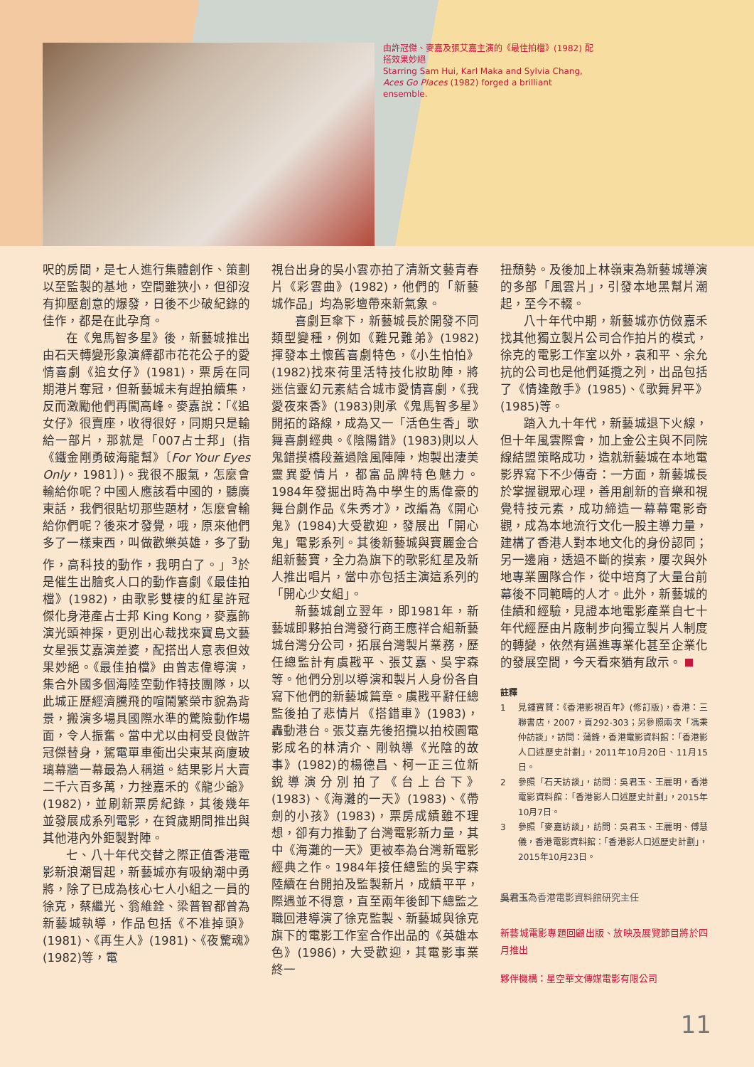由許冠傑、麥嘉及張艾嘉主演的《最佳拍檔》(1982) 配搭效果妙絕
Starring Sam Hui, Karl Maka and Sylvia Chang, Aces Go Places (1982) forged a brilliant ensemble.
呎的房間，是七人進行集體創作、策劃以至監製的基地，空間雖狹小，但卻沒有抑壓創意的爆發，日後不少破紀錄的佳作，都是在此孕育。
在《鬼馬智多星》後，新藝城推出由石天轉變形象演繹都市花花公子的愛情喜劇《追女仔》(1981)，票房在同期港片奪冠，但新藝城未有趕拍續集，反而激勵他們再闖高峰。麥嘉說：「《追女仔》很賣座，收得很好，同期只是輸給一部片，那就是「007占士邦」(指《鐵金剛勇破海龍幫》〔For Your Eyes Only，1981〕)。我很不服氣，怎麼會輸給你呢？中國人應該看中國的，聽廣東話，我們很貼切那些題材，怎麼會輸給你們呢？後來才發覺，哦，原來他們多了一樣東西，叫做歡樂英雄，多了動作，高科技的動作，我明白了。」<sup>3</sup>於是催生出膾炙人口的動作喜劇《最佳拍檔》(1982)，由歌影雙棲的紅星許冠傑化身港產占士邦 King Kong，麥嘉飾演光頭神探，更別出心裁找來寶島文藝女星張艾嘉演差婆，配搭出人意表但效果妙絕。《最佳拍檔》由曾志偉導演，集合外國多個海陸空動作特技團隊，以此城正歷經濟騰飛的喧鬧繁榮市貌為背景，搬演多場具國際水準的驚險動作場面，令人振奮。當中尤以由柯受良做許冠傑替身，駕電單車衝出尖東某商廈玻璃幕牆一幕最為人稱道。結果影片大賣二千六百多萬，力挫嘉禾的《龍少爺》(1982)，並刷新票房紀錄，其後幾年並發展成系列電影，在賀歲期間推出與其他港內外鉅製對陣。
七、八十年代交替之際正值香港電影新浪潮冒起，新藝城亦有吸納潮中勇將，除了已成為核心七人小組之一員的徐克，蔡繼光、翁維銓、梁普智都曾為新藝城執導，作品包括《不准掉頭》(1981)、《再生人》(1981)、《夜驚魂》(1982)等，電
視台出身的吳小雲亦拍了清新文藝青春片《彩雲曲》(1982)，他們的「新藝城作品」均為影壇帶來新氣象。
喜劇巨傘下，新藝城長於開發不同類型變種，例如《難兄難弟》(1982)揮發本土懷舊喜劇特色，《小生怕怕》(1982)找來荷里活特技化妝助陣，將迷信靈幻元素結合城市愛情喜劇，《我愛夜來香》(1983)則承《鬼馬智多星》開拓的路線，成為又一「活色生香」歌舞喜劇經典。《陰陽錯》(1983)則以人鬼錯摸橋段蓋過陰風陣陣，炮製出淒美靈異愛情片，都富品牌特色魅力。1984年發掘出時為中學生的馬偉豪的舞台劇作品《朱秀才》，改編為《開心鬼》(1984)大受歡迎，發展出「開心鬼」電影系列。其後新藝城與寶麗金合組新藝寶，全力為旗下的歌影紅星及新人推出唱片，當中亦包括主演這系列的「開心少女組」。
新藝城創立翌年，即1981年，新藝城即夥拍台灣發行商王應祥合組新藝城台灣分公司，拓展台灣製片業務，歷任總監計有虞戡平、張艾嘉、吳宇森等。他們分別以導演和製片人身份各自寫下他們的新藝城篇章。虞戡平辭任總監後拍了悲情片《搭錯車》(1983)，轟動港台。張艾嘉先後招攬以拍校園電影成名的林清介、剛執導《光陰的故事》(1982)的楊德昌、柯一正三位新銳導演分別拍了《台上台下》(1983)、《海灘的一天》(1983)、《帶劍的小孩》(1983)，票房成績雖不理想，卻有力推動了台灣電影新力量，其中《海灘的一天》更被奉為台灣新電影經典之作。1984年接任總監的吳宇森陸續在台開拍及監製新片，成績平平，際遇並不得意，直至兩年後卸下總監之職回港導演了徐克監製、新藝城與徐克旗下的電影工作室合作出品的《英雄本色》(1986)，大受歡迎，其電影事業終一
扭頹勢。及後加上林嶺東為新藝城導演的多部「風雲片」，引發本地黑幫片潮起，至今不輟。
八十年代中期，新藝城亦仿傚嘉禾找其他獨立製片公司合作拍片的模式，徐克的電影工作室以外，袁和平、余允抗的公司也是他們延攬之列，出品包括了《情逢敵手》(1985)、《歌舞昇平》(1985)等。
踏入九十年代，新藝城退下火線，但十年風雲際會，加上金公主與不同院線結盟策略成功，造就新藝城在本地電影界寫下不少傳奇：一方面，新藝城長於掌握觀眾心理，善用創新的音樂和視覺特技元素，成功締造一幕幕電影奇觀，成為本地流行文化一股主導力量，建構了香港人對本地文化的身份認同；另一邊廂，透過不斷的摸索，屢次與外地專業團隊合作，從中培育了大量台前幕後不同範疇的人才。此外，新藝城的佳績和經驗，見證本地電影產業自七十年代經歷由片廠制步向獨立製片人制度的轉變，依然有邁進專業化甚至企業化的發展空間，今天看來猶有啟示。
註釋
1 見鍾寶賢：《香港影視百年》(修訂版)，香港：三聯書店，2007，頁292-303；另參照兩次「馮秉仲訪談」，訪問：蒲鋒，香港電影資料館：「香港影人口述歷史計劃」，2011年10月20日、11月15日。
2 參照「石天訪談」，訪問：吳君玉、王麗明，香港電影資料館：「香港影人口述歷史計劃」，2015年10月7日。
3 參照「麥嘉訪談」，訪問：吳君玉、王麗明、傅慧儀，香港電影資料館：「香港影人口述歷史計劃」，2015年10月23日。
吳君玉為香港電影資料館研究主任
新藝城電影專題回顧出版、放映及展覽節目將於四月推出
夥伴機構：星空華文傳媒電影有限公司
11